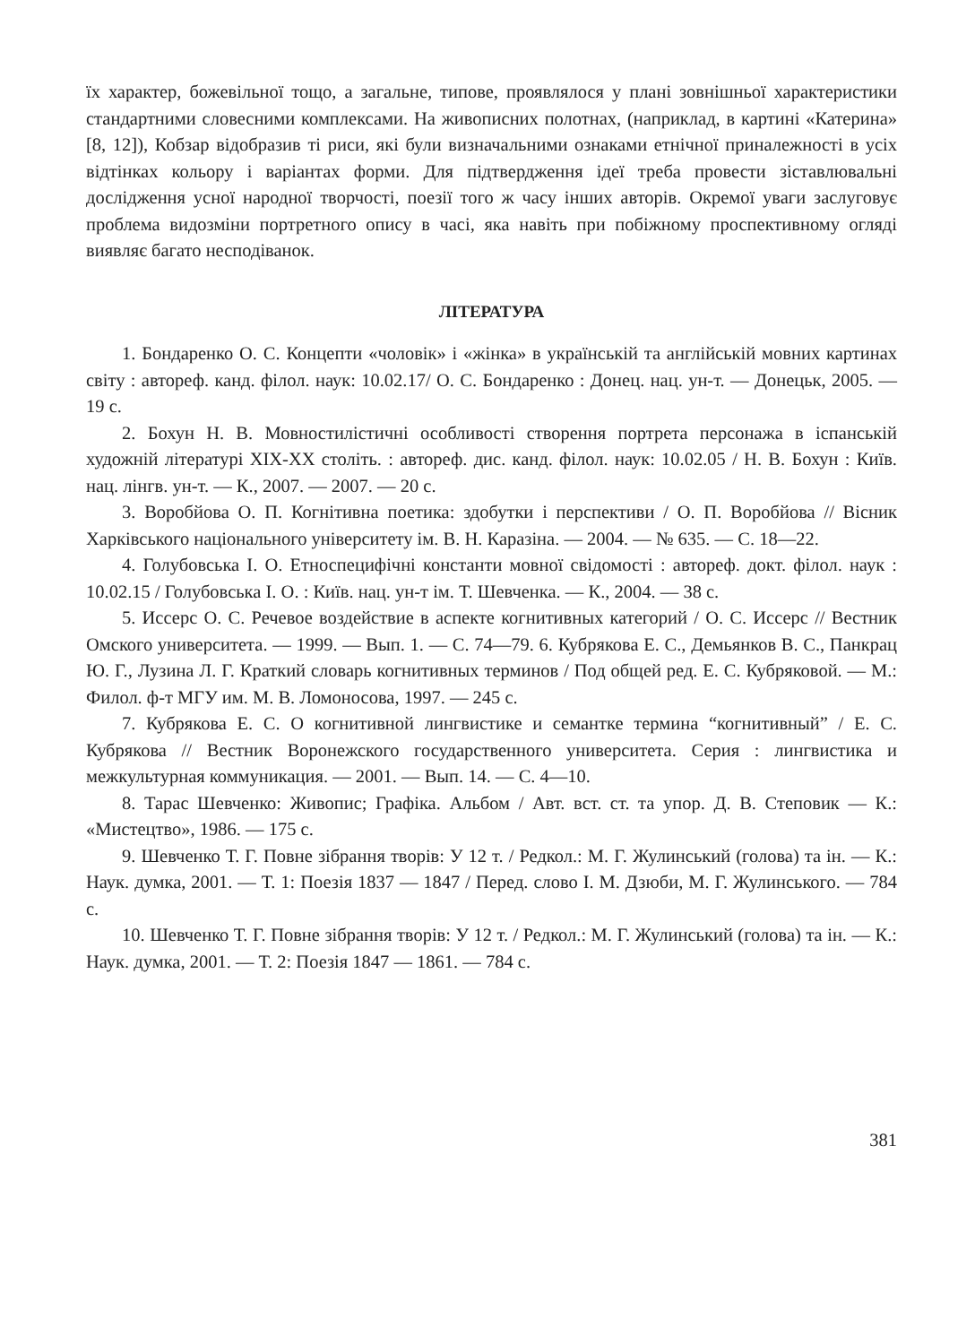їх характер, божевільної тощо, а загальне, типове, проявлялося у плані зовнішньої характеристики стандартними словесними комплексами. На живописних полотнах, (наприклад, в картині «Катерина» [8, 12]), Кобзар відобразив ті риси, які були визначальними ознаками етнічної приналежності в усіх відтінках кольору і варіантах форми. Для підтвердження ідеї треба провести зіставлювальні дослідження усної народної творчості, поезії того ж часу інших авторів. Окремої уваги заслуговує проблема видозміни портретного опису в часі, яка навіть при побіжному проспективному огляді виявляє багато несподіванок.
ЛІТЕРАТУРА
1. Бондаренко О. С. Концепти «чоловік» і «жінка» в українській та англійській мовних картинах світу : автореф. канд. філол. наук: 10.02.17/ О. С. Бондаренко : Донец. нац. ун-т. — Донецьк, 2005. — 19 с.
2. Бохун Н. В. Мовностилістичні особливості створення портрета персонажа в іспанській художній літературі ХІХ-ХХ століть. : автореф. дис. канд. філол. наук: 10.02.05 / Н. В. Бохун : Київ. нац. лінгв. ун-т. — К., 2007. — 2007. — 20 с.
3. Воробйова О. П. Когнітивна поетика: здобутки і перспективи / О. П. Воробйова // Вісник Харківського національного університету ім. В. Н. Каразіна. — 2004. — № 635. — С. 18—22.
4. Голубовська І. О. Етноспецифічні константи мовної свідомості : автореф. докт. філол. наук : 10.02.15 / Голубовська І. О. : Київ. нац. ун-т ім. Т. Шевченка. — К., 2004. — 38 с.
5. Иссерс О. С. Речевое воздействие в аспекте когнитивных категорий / О. С. Иссерс // Вестник Омского университета. — 1999. — Вып. 1. — С. 74—79. 6. Кубрякова Е. С., Демьянков В. С., Панкрац Ю. Г., Лузина Л. Г. Краткий словарь когнитивных терминов / Под общей ред. Е. С. Кубряковой. — М.: Филол. ф-т МГУ им. М. В. Ломоносова, 1997. — 245 с.
7. Кубрякова Е. С. О когнитивной лингвистике и семантке термина “когнитивный” / Е. С. Кубрякова // Вестник Воронежского государственного университета. Серия : лингвистика и межкультурная коммуникация. — 2001. — Вып. 14. — С. 4—10.
8. Тарас Шевченко: Живопис; Графіка. Альбом / Авт. вст. ст. та упор. Д. В. Степовик — К.: «Мистецтво», 1986. — 175 с.
9. Шевченко Т. Г. Повне зібрання творів: У 12 т. / Редкол.: М. Г. Жулинський (голова) та ін. — К.: Наук. думка, 2001. — Т. 1: Поезія 1837 — 1847 / Перед. слово І. М. Дзюби, М. Г. Жулинського. — 784 с.
10. Шевченко Т. Г. Повне зібрання творів: У 12 т. / Редкол.: М. Г. Жулинський (голова) та ін. — К.: Наук. думка, 2001. — Т. 2: Поезія 1847 — 1861. — 784 с.
381